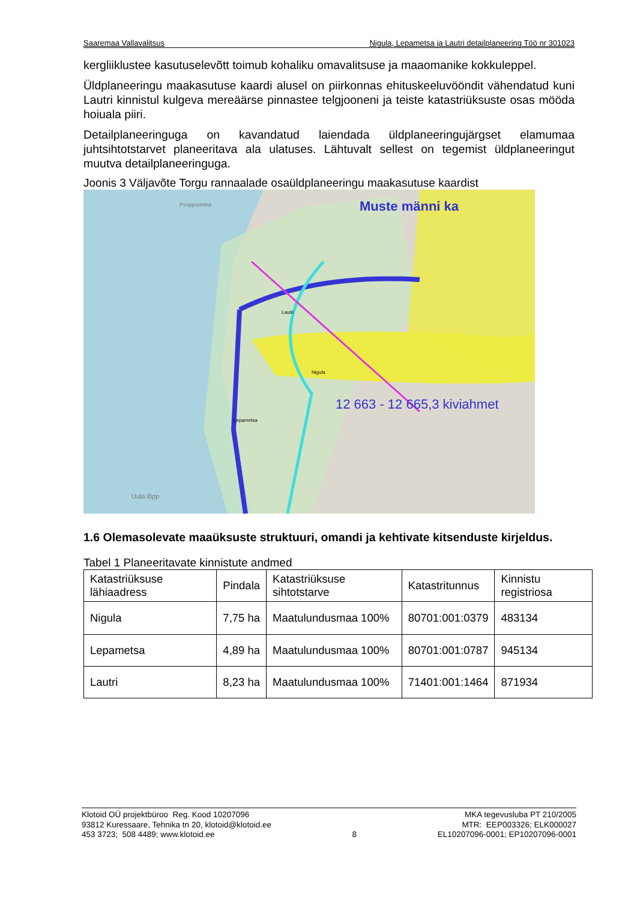Saaremaa Vallavalitsus Nigula, Lepametsa ja Lautri detailplaneering Töö nr 301023
kergliiklustee kasutuselevõtt toimub kohaliku omavalitsuse ja maaomanike kokkuleppel.
Üldplaneeringu maakasutuse kaardi alusel on piirkonnas ehituskeeluvööndit vähendatud kuni Lautri kinnistul kulgeva mereäärse pinnastee telgjooneni ja teiste katastriüksuste osas mööda hoiuala piiri.
Detailplaneeringuga on kavandatud laiendada üldplaneeringujärgset elamumaa juhtsihtotstarvet planeeritava ala ulatuses. Lähtuvalt sellest on tegemist üldplaneeringut muutva detailplaneeringuga.
Joonis 3 Väljavõte Torgu rannaalade osaüldplaneeringu maakasutuse kaardist
Pooppuunina
Lautri
Nigula
Lepametsa
Muste männi ka
12 663 - 12 665,3 kiviahmet
Uula lõpp
1.6 Olemasolevate maaüksuste struktuuri, omandi ja kehtivate kitsenduste kirjeldus.
Tabel 1 Planeeritavate kinnistute andmed
| Katastriüksuse lähiaadress | Pindala | Katastriüksuse sihtotstarve | Katastritunnus | Kinnistu registriosa |
| Nigula | 7,75 ha | Maatulundusmaa 100% | 80701:001:0379 | 483134 |
| Lepametsa | 4,89 ha | Maatulundusmaa 100% | 80701:001:0787 | 945134 |
| Lautri | 8,23 ha | Maatulundusmaa 100% | 71401:001:1464 | 871934 |
Klotoid OÜ projektbüroo Reg. Kood 10207096
93812 Kuressaare, Tehnika tn 20, klotoid@klotoid.ee
453 3723; 508 4489; www.klotoid.ee
8 MKA tegevusluba PT 210/2005
MTR: EEP003326; ELK000027
EL10207096-0001; EP10207096-0001